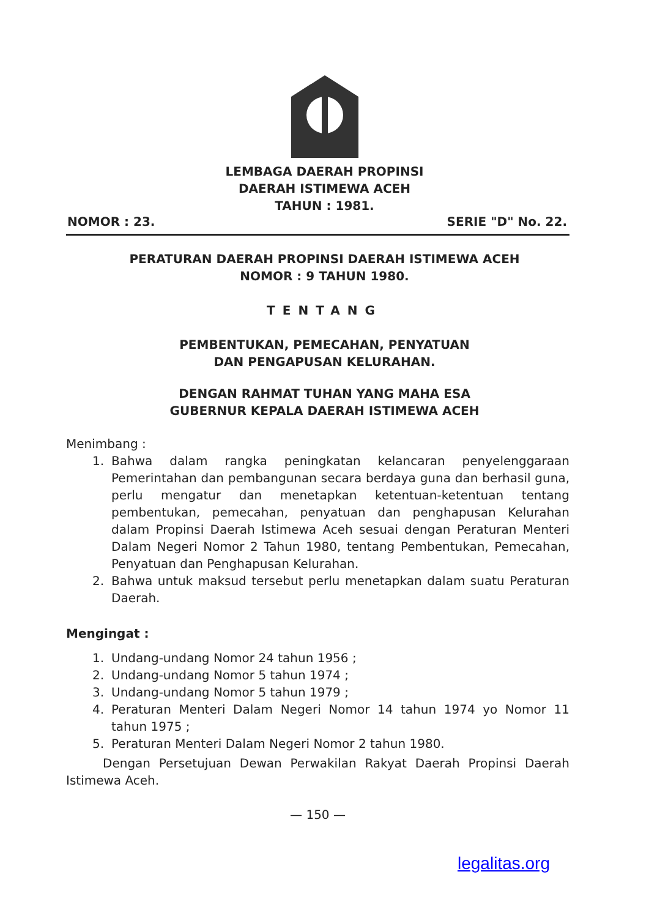LEMBAGA DAERAH PROPINSI
DAERAH ISTIMEWA ACEH
TAHUN : 1981.
NOMOR : 23. SERIE "D" No. 22.
PERATURAN DAERAH PROPINSI DAERAH ISTIMEWA ACEH
NOMOR : 9 TAHUN 1980.
TENTANG
PEMBENTUKAN, PEMECAHAN, PENYATUAN
DAN PENGAPUSAN KELURAHAN.
DENGAN RAHMAT TUHAN YANG MAHA ESA
GUBERNUR KEPALA DAERAH ISTIMEWA ACEH
Menimbang :
1. Bahwa dalam rangka peningkatan kelancaran penyelenggaraan Pemerintahan dan pembangunan secara berdaya guna dan berhasil guna, perlu mengatur dan menetapkan ketentuan-ketentuan tentang pembentukan, pemecahan, penyatuan dan penghapusan Kelurahan dalam Propinsi Daerah Istimewa Aceh sesuai dengan Peraturan Menteri Dalam Negeri Nomor 2 Tahun 1980, tentang Pembentukan, Pemecahan, Penyatuan dan Penghapusan Kelurahan.
2. Bahwa untuk maksud tersebut perlu menetapkan dalam suatu Peraturan Daerah.
Mengingat :
1. Undang-undang Nomor 24 tahun 1956 ;
2. Undang-undang Nomor 5 tahun 1974 ;
3. Undang-undang Nomor 5 tahun 1979 ;
4. Peraturan Menteri Dalam Negeri Nomor 14 tahun 1974 yo Nomor 11 tahun 1975 ;
5. Peraturan Menteri Dalam Negeri Nomor 2 tahun 1980.
Dengan Persetujuan Dewan Perwakilan Rakyat Daerah Propinsi Daerah Istimewa Aceh.
— 150 —
legalitas.org